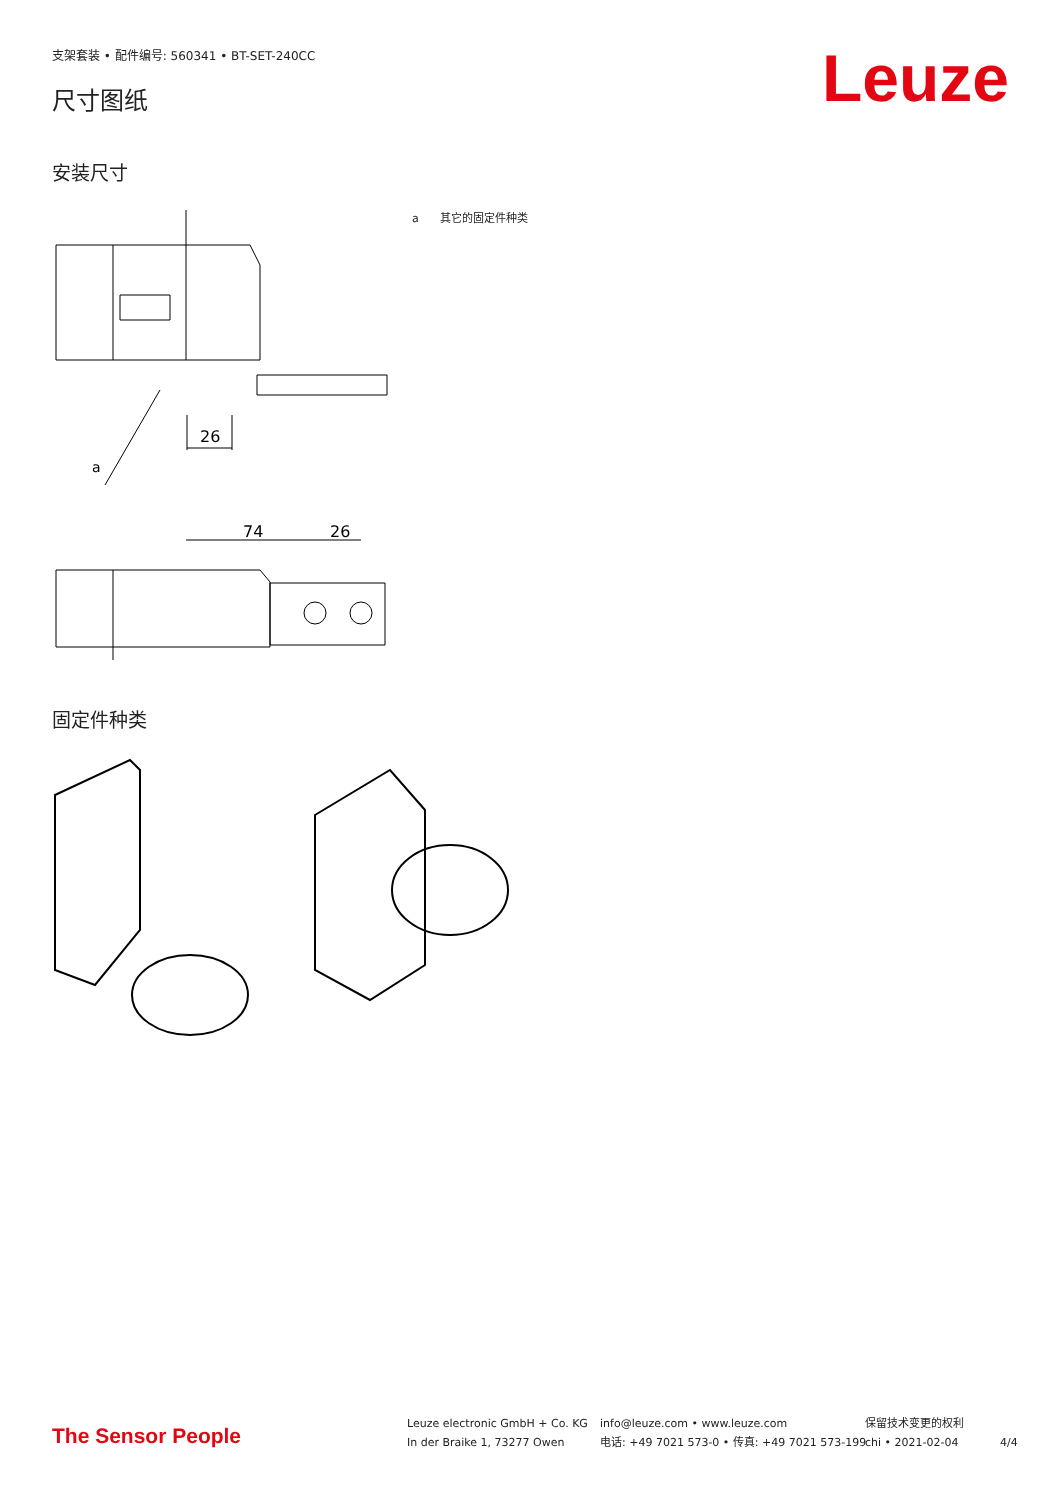支架套装 • 配件编号: 560341 • BT-SET-240CC
尺寸图纸
Leuze
安装尺寸
a 其它的固定件种类
26
a
74
26
固定件种类
The Sensor People
Leuze electronic GmbH + Co. KG
In der Braike 1, 73277 Owen
info@leuze.com • www.leuze.com
电话: +49 7021 573-0 • 传真: +49 7021 573-199
保留技术变更的权利
chi • 2021-02-04
4/4